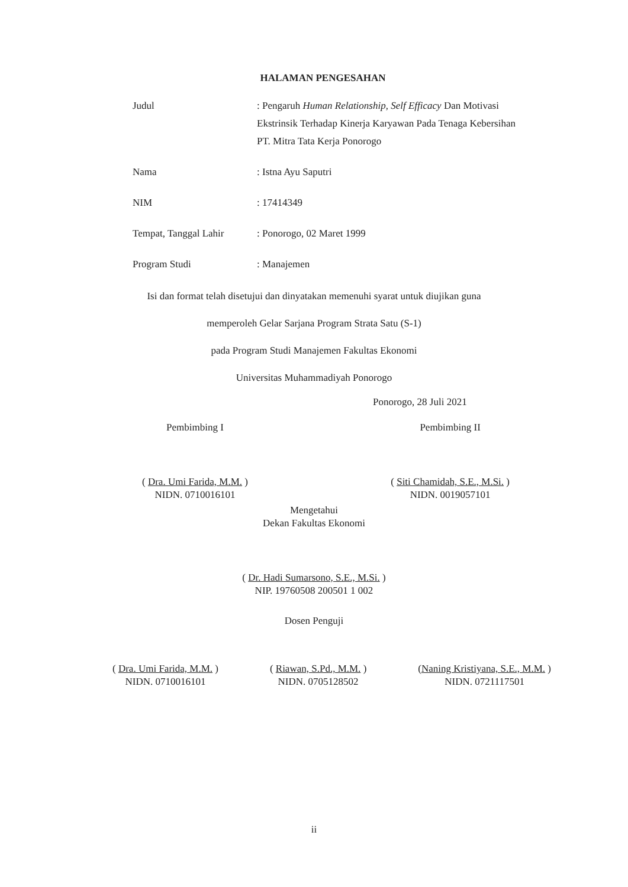HALAMAN PENGESAHAN
Judul : Pengaruh Human Relationship, Self Efficacy Dan Motivasi Ekstrinsik Terhadap Kinerja Karyawan Pada Tenaga Kebersihan PT. Mitra Tata Kerja Ponorogo
Nama : Istna Ayu Saputri
NIM : 17414349
Tempat, Tanggal Lahir
: Ponorogo, 02 Maret 1999
Program Studi : Manajemen
Isi dan format telah disetujui dan dinyatakan memenuhi syarat untuk diujikan guna
memperoleh Gelar Sarjana Program Strata Satu (S-1)
pada Program Studi Manajemen Fakultas Ekonomi
Universitas Muhammadiyah Ponorogo
Ponorogo, 28 Juli 2021
Pembimbing I
( Dra. Umi Farida, M.M. )
NIDN. 0710016101
Pembimbing II
( Siti Chamidah, S.E., M.Si. )
NIDN. 0019057101
Mengetahui
Dekan Fakultas Ekonomi
( Dr. Hadi Sumarsono, S.E., M.Si. )
NIP. 19760508 200501 1 002
Dosen Penguji
( Dra. Umi Farida, M.M. )
NIDN. 0710016101
( Riawan, S.Pd., M.M. )
NIDN. 0705128502
(Naning Kristiyana, S.E., M.M. )
NIDN. 0721117501
ii